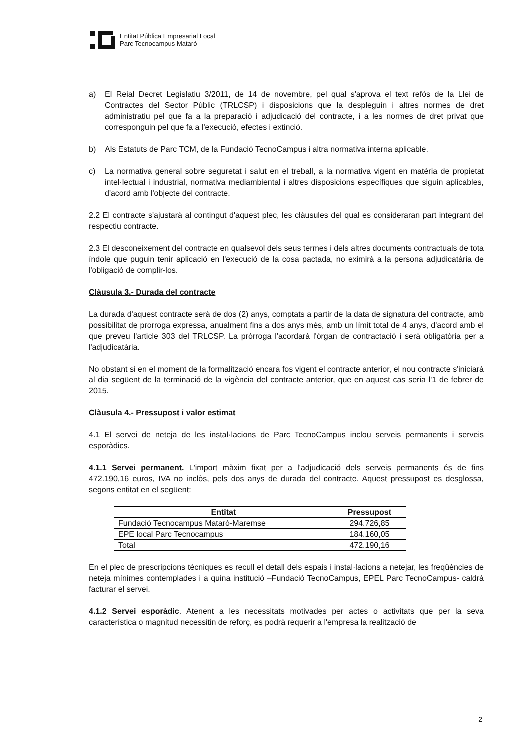Entitat Pública Empresarial Local
Parc Tecnocampus Mataró
a) El Reial Decret Legislatiu 3/2011, de 14 de novembre, pel qual s'aprova el text refós de la Llei de Contractes del Sector Públic (TRLCSP) i disposicions que la despleguin i altres normes de dret administratiu pel que fa a la preparació i adjudicació del contracte, i a les normes de dret privat que corresponguin pel que fa a l'execució, efectes i extinció.
b) Als Estatuts de Parc TCM, de la Fundació TecnoCampus i altra normativa interna aplicable.
c) La normativa general sobre seguretat i salut en el treball, a la normativa vigent en matèria de propietat intel·lectual i industrial, normativa mediambiental i altres disposicions específiques que siguin aplicables, d'acord amb l'objecte del contracte.
2.2 El contracte s'ajustarà al contingut d'aquest plec, les clàusules del qual es consideraran part integrant del respectiu contracte.
2.3 El desconeixement del contracte en qualsevol dels seus termes i dels altres documents contractuals de tota índole que puguin tenir aplicació en l'execució de la cosa pactada, no eximirà a la persona adjudicatària de l'obligació de complir-los.
Clàusula 3.- Durada del contracte
La durada d'aquest contracte serà de dos (2) anys, comptats a partir de la data de signatura del contracte, amb possibilitat de prorroga expressa, anualment fins a dos anys més, amb un límit total de 4 anys, d'acord amb el que preveu l'article 303 del TRLCSP. La pròrroga l'acordarà l'òrgan de contractació i serà obligatòria per a l'adjudicatària.
No obstant si en el moment de la formalització encara fos vigent el contracte anterior, el nou contracte s'iniciarà al dia següent de la terminació de la vigència del contracte anterior, que en aquest cas seria l'1 de febrer de 2015.
Clàusula 4.- Pressupost i valor estimat
4.1 El servei de neteja de les instal·lacions de Parc TecnoCampus inclou serveis permanents i serveis esporàdics.
4.1.1 Servei permanent. L'import màxim fixat per a l'adjudicació dels serveis permanents és de fins 472.190,16 euros, IVA no inclòs, pels dos anys de durada del contracte. Aquest pressupost es desglossa, segons entitat en el següent:
| Entitat | Pressupost |
| --- | --- |
| Fundació Tecnocampus Mataró-Maremse | 294.726,85 |
| EPE local Parc Tecnocampus | 184.160,05 |
| Total | 472.190,16 |
En el plec de prescripcions tècniques es recull el detall dels espais i instal·lacions a netejar, les freqüències de neteja mínimes contemplades i a quina institució –Fundació TecnoCampus, EPEL Parc TecnoCampus- caldrà facturar el servei.
4.1.2 Servei esporàdic. Atenent a les necessitats motivades per actes o activitats que per la seva característica o magnitud necessitin de reforç, es podrà requerir a l'empresa la realització de
2